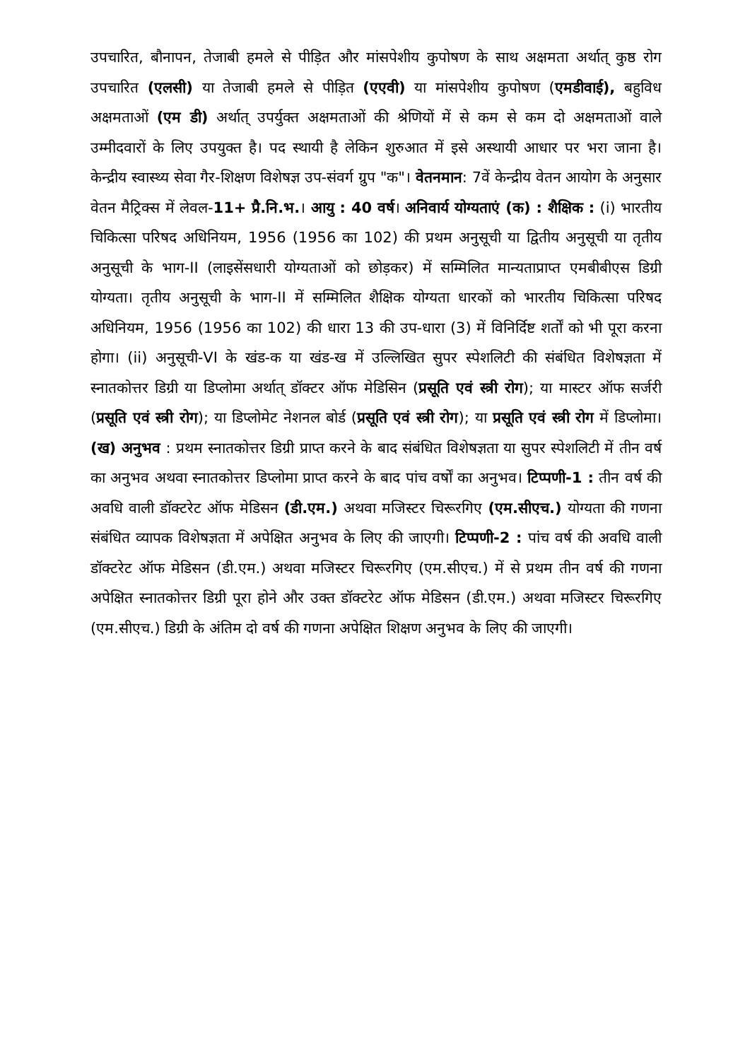उपचारित, बौनापन, तेजाबी हमले से पीड़ित और मांसपेशीय कुपोषण के साथ अक्षमता अर्थात् कुष्ठ रोग उपचारित (एलसी) या तेजाबी हमले से पीड़ित (एएवी) या मांसपेशीय कुपोषण (एमडीवाई), बहुविध अक्षमताओं (एम डी) अर्थात् उपर्युक्त अक्षमताओं की श्रेणियों में से कम से कम दो अक्षमताओं वाले उम्मीदवारों के लिए उपयुक्त है। पद स्थायी है लेकिन शुरुआत में इसे अस्थायी आधार पर भरा जाना है। केन्द्रीय स्वास्थ्य सेवा गैर-शिक्षण विशेषज्ञ उप-संवर्ग ग्रुप "क"। वेतनमान: 7वें केन्द्रीय वेतन आयोग के अनुसार वेतन मैट्रिक्स में लेवल-11+ प्रै.नि.भ.। आयु : 40 वर्ष। अनिवार्य योग्यताएं (क) : शैक्षिक : (i) भारतीय चिकित्सा परिषद अधिनियम, 1956 (1956 का 102) की प्रथम अनुसूची या द्वितीय अनुसूची या तृतीय अनुसूची के भाग-II (लाइसेंसधारी योग्यताओं को छोड़कर) में सम्मिलित मान्यताप्राप्त एमबीबीएस डिग्री योग्यता। तृतीय अनुसूची के भाग-II में सम्मिलित शैक्षिक योग्यता धारकों को भारतीय चिकित्सा परिषद अधिनियम, 1956 (1956 का 102) की धारा 13 की उप-धारा (3) में विनिर्दिष्ट शर्तों को भी पूरा करना होगा। (ii) अनुसूची-VI के खंड-क या खंड-ख में उल्लिखित सुपर स्पेशलिटी की संबंधित विशेषज्ञता में स्नातकोत्तर डिग्री या डिप्लोमा अर्थात् डॉक्टर ऑफ मेडिसिन (प्रसूति एवं स्त्री रोग); या मास्टर ऑफ सर्जरी (प्रसूति एवं स्त्री रोग); या डिप्लोमेट नेशनल बोर्ड (प्रसूति एवं स्त्री रोग); या प्रसूति एवं स्त्री रोग में डिप्लोमा। (ख) अनुभव : प्रथम स्नातकोत्तर डिग्री प्राप्त करने के बाद संबंधित विशेषज्ञता या सुपर स्पेशलिटी में तीन वर्ष का अनुभव अथवा स्नातकोत्तर डिप्लोमा प्राप्त करने के बाद पांच वर्षों का अनुभव। टिप्पणी-1 : तीन वर्ष की अवधि वाली डॉक्टरेट ऑफ मेडिसन (डी.एम.) अथवा मजिस्टर चिरूरगिए (एम.सीएच.) योग्यता की गणना संबंधित व्यापक विशेषज्ञता में अपेक्षित अनुभव के लिए की जाएगी। टिप्पणी-2 : पांच वर्ष की अवधि वाली डॉक्टरेट ऑफ मेडिसन (डी.एम.) अथवा मजिस्टर चिरूरगिए (एम.सीएच.) में से प्रथम तीन वर्ष की गणना अपेक्षित स्नातकोत्तर डिग्री पूरा होने और उक्त डॉक्टरेट ऑफ मेडिसन (डी.एम.) अथवा मजिस्टर चिरूरगिए (एम.सीएच.) डिग्री के अंतिम दो वर्ष की गणना अपेक्षित शिक्षण अनुभव के लिए की जाएगी।